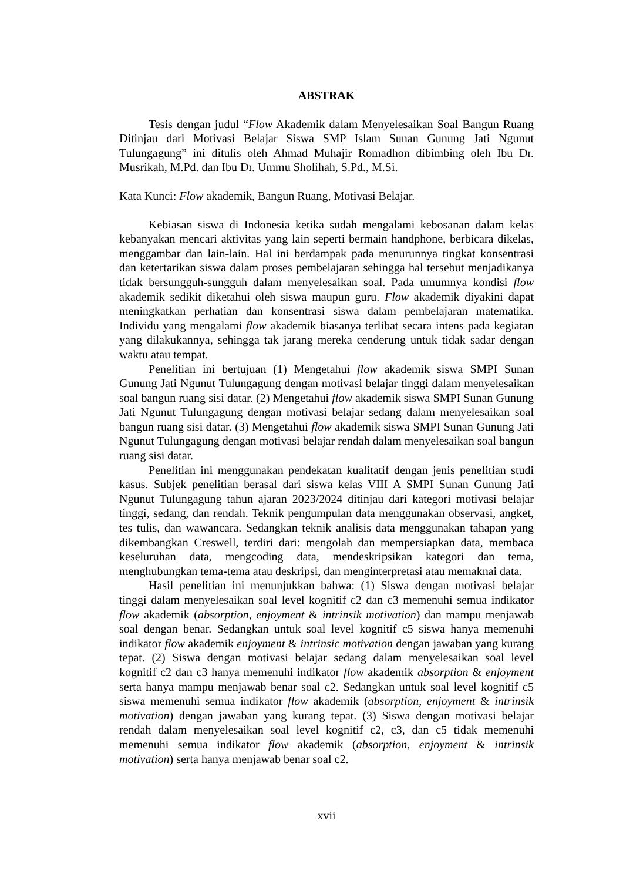ABSTRAK
Tesis dengan judul “Flow Akademik dalam Menyelesaikan Soal Bangun Ruang Ditinjau dari Motivasi Belajar Siswa SMP Islam Sunan Gunung Jati Ngunut Tulungagung” ini ditulis oleh Ahmad Muhajir Romadhon dibimbing oleh Ibu Dr. Musrikah, M.Pd. dan Ibu Dr. Ummu Sholihah, S.Pd., M.Si.
Kata Kunci: Flow akademik, Bangun Ruang, Motivasi Belajar.
Kebiasan siswa di Indonesia ketika sudah mengalami kebosanan dalam kelas kebanyakan mencari aktivitas yang lain seperti bermain handphone, berbicara dikelas, menggambar dan lain-lain. Hal ini berdampak pada menurunnya tingkat konsentrasi dan ketertarikan siswa dalam proses pembelajaran sehingga hal tersebut menjadikanya tidak bersungguh-sungguh dalam menyelesaikan soal. Pada umumnya kondisi flow akademik sedikit diketahui oleh siswa maupun guru. Flow akademik diyakini dapat meningkatkan perhatian dan konsentrasi siswa dalam pembelajaran matematika. Individu yang mengalami flow akademik biasanya terlibat secara intens pada kegiatan yang dilakukannya, sehingga tak jarang mereka cenderung untuk tidak sadar dengan waktu atau tempat.
Penelitian ini bertujuan (1) Mengetahui flow akademik siswa SMPI Sunan Gunung Jati Ngunut Tulungagung dengan motivasi belajar tinggi dalam menyelesaikan soal bangun ruang sisi datar. (2) Mengetahui flow akademik siswa SMPI Sunan Gunung Jati Ngunut Tulungagung dengan motivasi belajar sedang dalam menyelesaikan soal bangun ruang sisi datar. (3) Mengetahui flow akademik siswa SMPI Sunan Gunung Jati Ngunut Tulungagung dengan motivasi belajar rendah dalam menyelesaikan soal bangun ruang sisi datar.
Penelitian ini menggunakan pendekatan kualitatif dengan jenis penelitian studi kasus. Subjek penelitian berasal dari siswa kelas VIII A SMPI Sunan Gunung Jati Ngunut Tulungagung tahun ajaran 2023/2024 ditinjau dari kategori motivasi belajar tinggi, sedang, dan rendah. Teknik pengumpulan data menggunakan observasi, angket, tes tulis, dan wawancara. Sedangkan teknik analisis data menggunakan tahapan yang dikembangkan Creswell, terdiri dari: mengolah dan mempersiapkan data, membaca keseluruhan data, mengcoding data, mendeskripsikan kategori dan tema, menghubungkan tema-tema atau deskripsi, dan menginterpretasi atau memaknai data.
Hasil penelitian ini menunjukkan bahwa: (1) Siswa dengan motivasi belajar tinggi dalam menyelesaikan soal level kognitif c2 dan c3 memenuhi semua indikator flow akademik (absorption, enjoyment & intrinsik motivation) dan mampu menjawab soal dengan benar. Sedangkan untuk soal level kognitif c5 siswa hanya memenuhi indikator flow akademik enjoyment & intrinsic motivation dengan jawaban yang kurang tepat. (2) Siswa dengan motivasi belajar sedang dalam menyelesaikan soal level kognitif c2 dan c3 hanya memenuhi indikator flow akademik absorption & enjoyment serta hanya mampu menjawab benar soal c2. Sedangkan untuk soal level kognitif c5 siswa memenuhi semua indikator flow akademik (absorption, enjoyment & intrinsik motivation) dengan jawaban yang kurang tepat. (3) Siswa dengan motivasi belajar rendah dalam menyelesaikan soal level kognitif c2, c3, dan c5 tidak memenuhi memenuhi semua indikator flow akademik (absorption, enjoyment & intrinsik motivation) serta hanya menjawab benar soal c2.
xvii